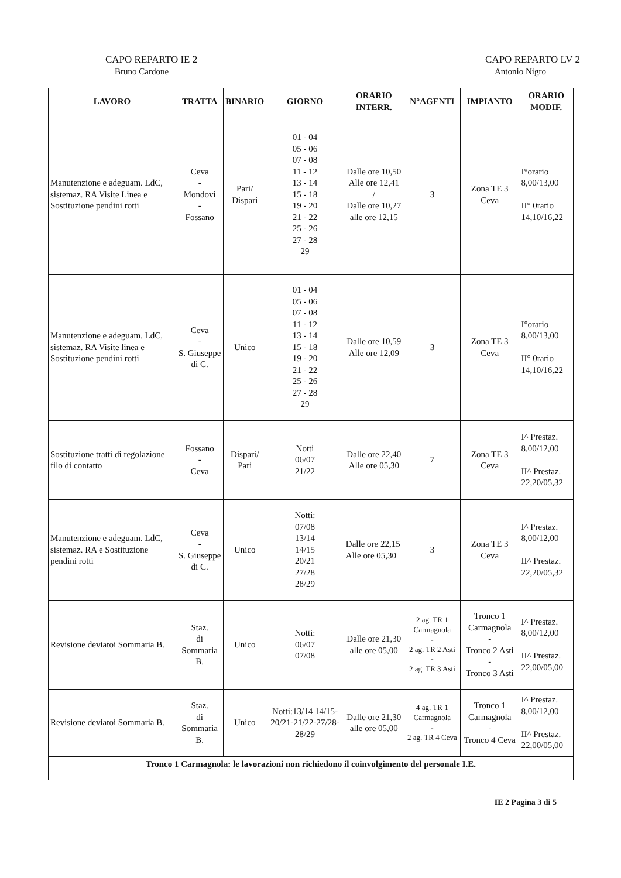CAPO REPARTO IE 2
Bruno Cardone
CAPO REPARTO LV 2
Antonio Nigro
| LAVORO | TRATTA | BINARIO | GIORNO | ORARIO INTERR. | N°AGENTI | IMPIANTO | ORARIO MODIF. |
| --- | --- | --- | --- | --- | --- | --- | --- |
| Manutenzione e adeguam. LdC, sistemaz. RA Visite Linea e Sostituzione pendini rotti | Ceva - Mondovì - Fossano | Pari/ Dispari | 01 - 04 05 - 06 07 - 08 11 - 12 13 - 14 15 - 18 19 - 20 21 - 22 25 - 26 27 - 28 29 | Dalle ore 10,50 Alle ore 12,41 / Dalle ore 10,27 alle ore 12,15 | 3 | Zona TE 3 Ceva | I°orario 8,00/13,00 II° 0rario 14,10/16,22 |
| Manutenzione e adeguam. LdC, sistemaz. RA Visite linea e Sostituzione pendini rotti | Ceva - S. Giuseppe di C. | Unico | 01 - 04 05 - 06 07 - 08 11 - 12 13 - 14 15 - 18 19 - 20 21 - 22 25 - 26 27 - 28 29 | Dalle ore 10,59 Alle ore 12,09 | 3 | Zona TE 3 Ceva | I°orario 8,00/13,00 II° 0rario 14,10/16,22 |
| Sostituzione tratti di regolazione filo di contatto | Fossano - Ceva | Dispari/ Pari | Notti 06/07 21/22 | Dalle ore 22,40 Alle ore 05,30 | 7 | Zona TE 3 Ceva | I^ Prestaz. 8,00/12,00 II^ Prestaz. 22,20/05,32 |
| Manutenzione e adeguam. LdC, sistemaz. RA e Sostituzione pendini rotti | Ceva - S. Giuseppe di C. | Unico | Notti: 07/08 13/14 14/15 20/21 27/28 28/29 | Dalle ore 22,15 Alle ore 05,30 | 3 | Zona TE 3 Ceva | I^ Prestaz. 8,00/12,00 II^ Prestaz. 22,20/05,32 |
| Revisione deviatoi Sommaria B. | Staz. di Sommaria B. | Unico | Notti: 06/07 07/08 | Dalle ore 21,30 alle ore 05,00 | 2 ag. TR 1 Carmagnola - 2 ag. TR 2 Asti - 2 ag. TR 3 Asti | Tronco 1 Carmagnola - Tronco 2 Asti - Tronco 3 Asti | I^ Prestaz. 8,00/12,00 II^ Prestaz. 22,00/05,00 |
| Revisione deviatoi Sommaria B. | Staz. di Sommaria B. | Unico | Notti:13/14 14/15-20/21-21/22-27/28-28/29 | Dalle ore 21,30 alle ore 05,00 | 4 ag. TR 1 Carmagnola - 2 ag. TR 4 Ceva | Tronco 1 Carmagnola - Tronco 4 Ceva | I^ Prestaz. 8,00/12,00 II^ Prestaz. 22,00/05,00 |
| Tronco 1 Carmagnola: le lavorazioni non richiedono il coinvolgimento del personale I.E. | | | | | | | |
IE 2 Pagina 3 di 5